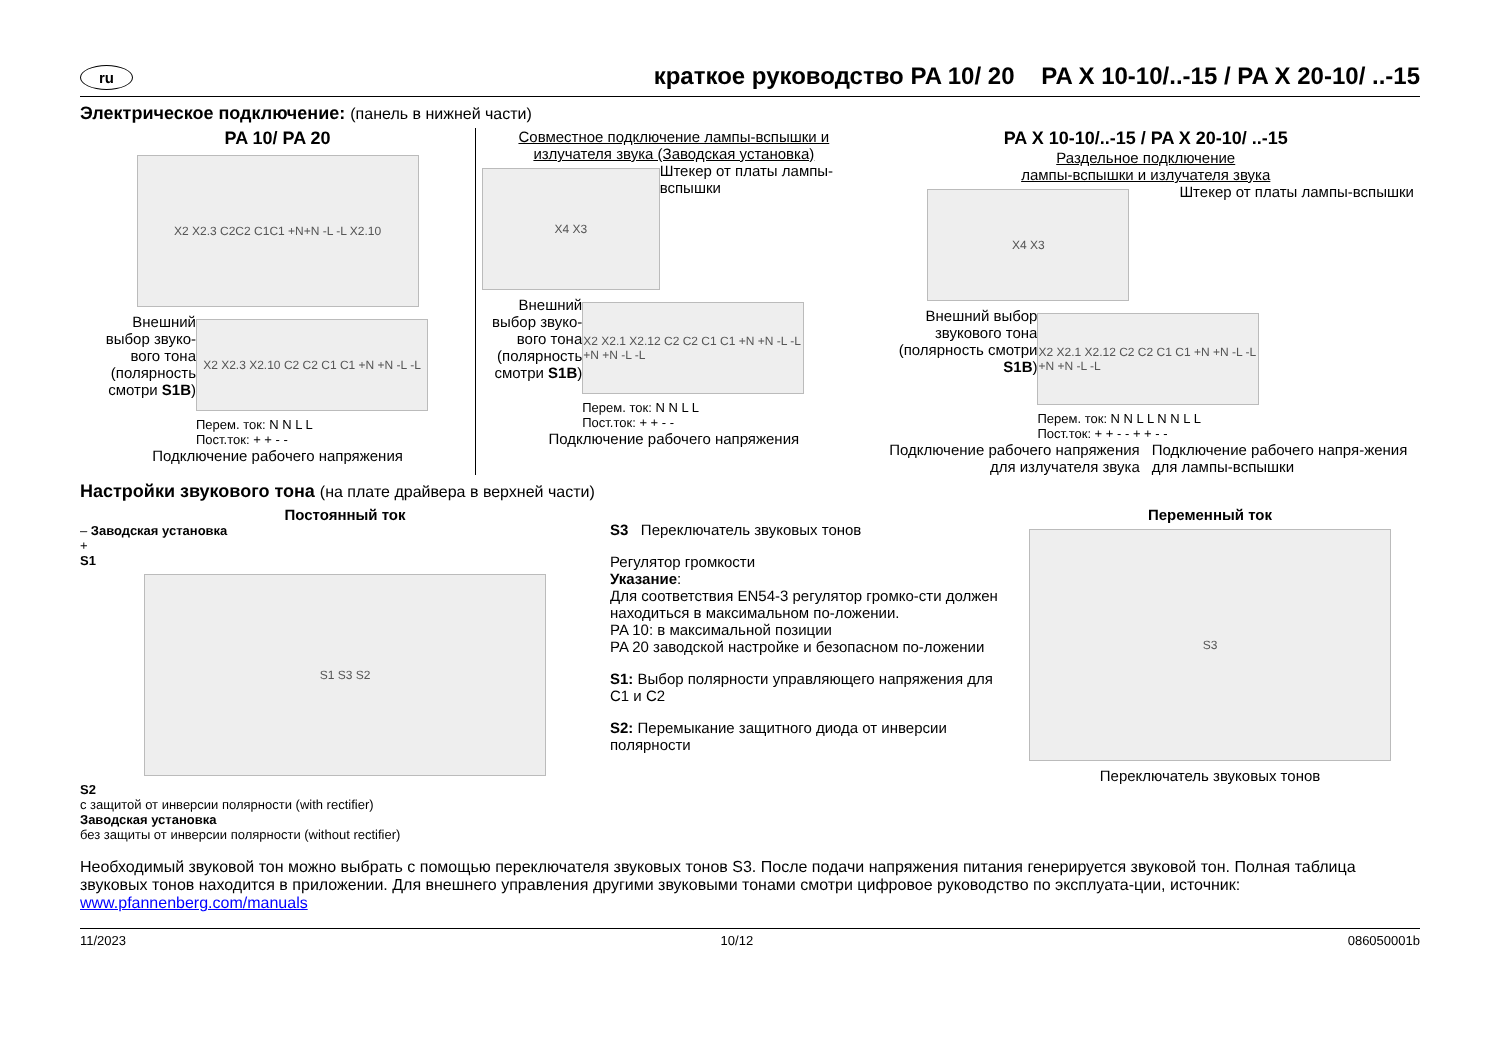ru краткое руководство PA 10/ 20 PA X 10-10/..-15 / PA X 20-10/ ..-15
Электрическое подключение: (панель в нижней части)
PA 10/ PA 20
X2 X2.3 C2C2 C1C1 +N+N -L -L X2.10
Внешний выбор звуко-вого тона (полярность смотри S1B)
X2 X2.3 X2.10 C2 C2 C1 C1 +N +N -L -L
Перем. ток: N N L L
Пост.ток: + + - -
Подключение рабочего напряжения
Совместное подключение лампы-вспышки и излучателя звука (Заводская установка)
X4 X3
Штекер от платы лампы-вспышки
Внешний выбор звуко-вого тона (полярность смотри S1B)
X2 X2.1 X2.12 C2 C2 C1 C1 +N +N -L -L +N +N -L -L
Перем. ток: N N L L
Пост.ток: + + - -
Подключение рабочего напряжения
PA X 10-10/..-15 / PA X 20-10/ ..-15
Раздельное подключение
лампы-вспышки и излучателя звука
X4 X3
Штекер от платы лампы-вспышки
Внешний выбор звукового тона (полярность смотри S1B)
X2 X2.1 X2.12 C2 C2 C1 C1 +N +N -L -L +N +N -L -L
Перем. ток: N N L L N N L L
Пост.ток: + + - - + + - -
Подключение рабочего напряжения для излучателя звука
Подключение рабочего напря-жения для лампы-вспышки
Настройки звукового тона (на плате драйвера в верхней части)
Постоянный ток
– Заводская установка
+
S1
S1 S3 S2
S2
с защитой от инверсии полярности (with rectifier)
Заводская установка
без защиты от инверсии полярности (without rectifier)
S3 Переключатель звуковых тонов
Регулятор громкости
Указание:
Для соответствия EN54-3 регулятор громко-сти должен находиться в максимальном по-ложении.
PA 10: в максимальной позиции
PA 20 заводской настройке и безопасном по-ложении
S1: Выбор полярности управляющего напряжения для C1 и C2
S2: Перемыкание защитного диода от инверсии полярности
Переменный ток
S3
Переключатель звуковых тонов
Необходимый звуковой тон можно выбрать с помощью переключателя звуковых тонов S3. После подачи напряжения питания генерируется звуковой тон. Полная таблица звуковых тонов находится в приложении. Для внешнего управления другими звуковыми тонами смотри цифровое руководство по эксплуата-ции, источник: www.pfannenberg.com/manuals
11/2023 10/12 086050001b